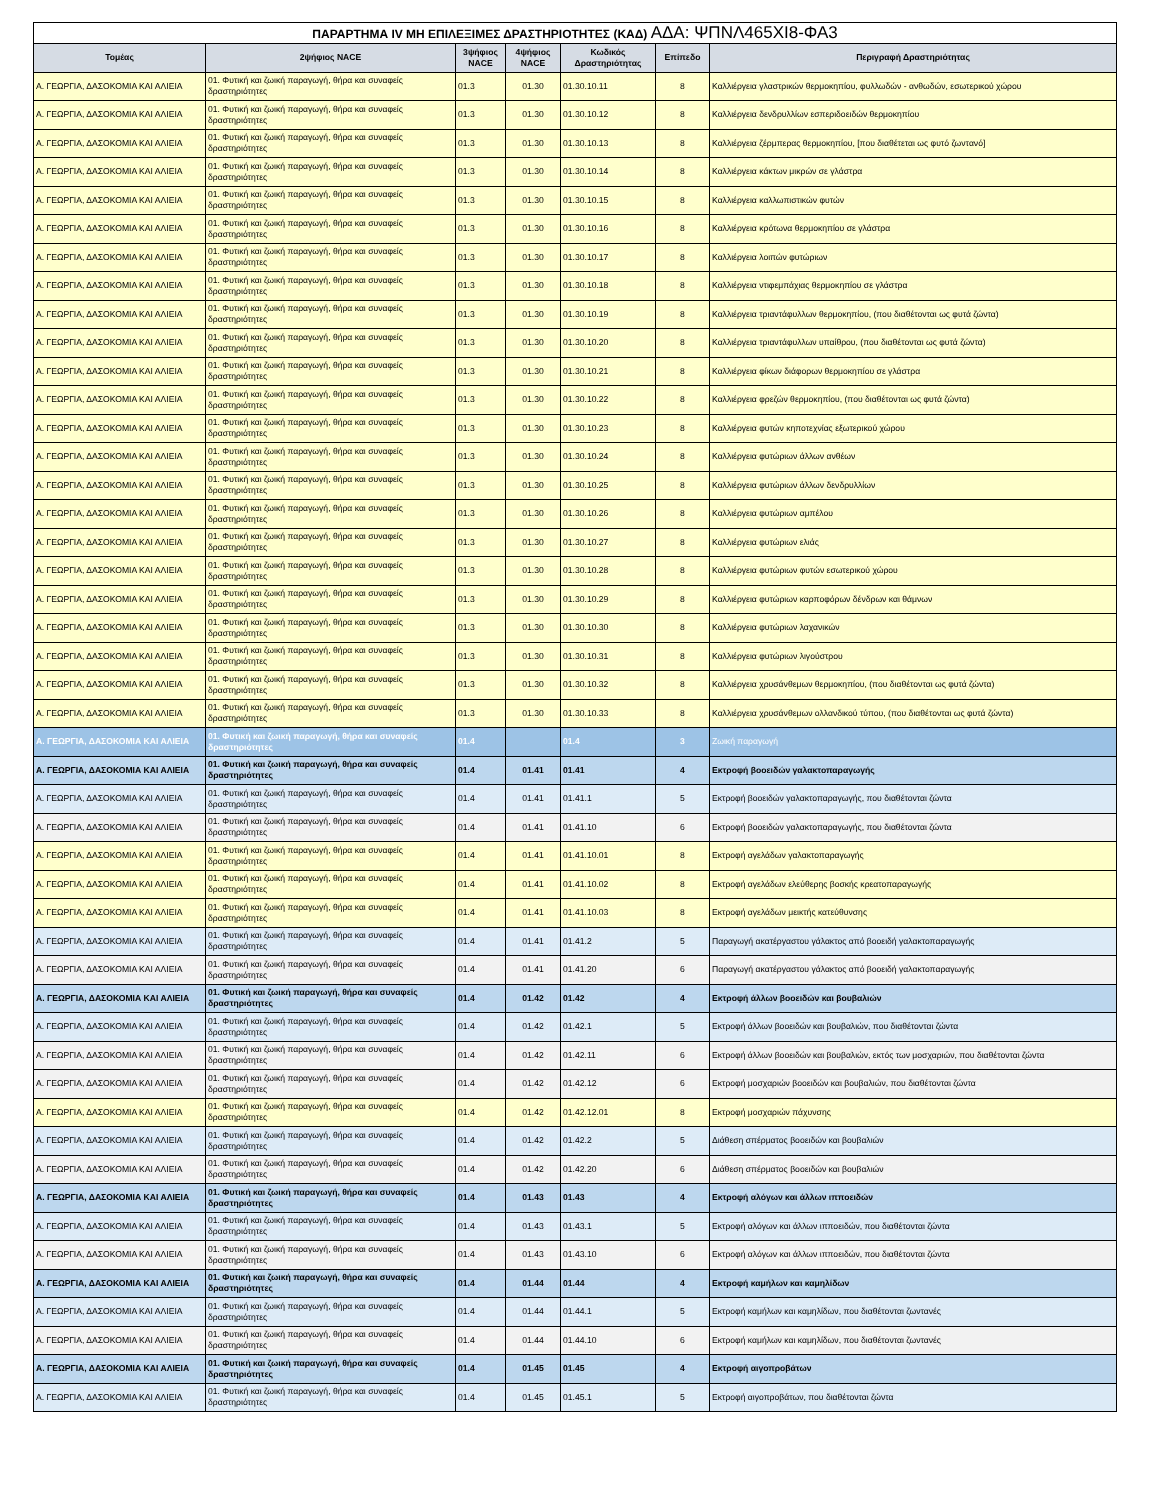| ΠΑΡΑΡΤΗΜΑ IV ΜΗ ΕΠΙΛΕΞΙΜΕΣ ΔΡΑΣΤΗΡΙΟΤΗΤΕΣ (ΚΑΔ) ΑΔΑ: ΨΠΝΛ465ΧΙ8-ΦΑ3 | | | | | | |
| Τομέας | 2ψήφιος NACE | 3ψήφιος NACE | 4ψήφιος NACE | Κωδικός Δραστηριότητας | Επίπεδο | Περιγραφή Δραστηριότητας |
| Α. ΓΕΩΡΓΙΑ, ΔΑΣΟΚΟΜΙΑ ΚΑΙ ΑΛΙΕΙΑ | 01. Φυτική και ζωική παραγωγή, θήρα και συναφείς δραστηριότητες | 01.3 | 01.30 | 01.30.10.11 | 8 | Καλλιέργεια γλαστρικών θερμοκηπίου, φυλλωδών - ανθωδών, εσωτερικού χώρου |
| Α. ΓΕΩΡΓΙΑ, ΔΑΣΟΚΟΜΙΑ ΚΑΙ ΑΛΙΕΙΑ | 01. Φυτική και ζωική παραγωγή, θήρα και συναφείς δραστηριότητες | 01.3 | 01.30 | 01.30.10.12 | 8 | Καλλιέργεια δενδρυλλίων εσπεριδοειδών θερμοκηπίου |
| Α. ΓΕΩΡΓΙΑ, ΔΑΣΟΚΟΜΙΑ ΚΑΙ ΑΛΙΕΙΑ | 01. Φυτική και ζωική παραγωγή, θήρα και συναφείς δραστηριότητες | 01.3 | 01.30 | 01.30.10.13 | 8 | Καλλιέργεια ζέρμπερας θερμοκηπίου, [που διαθέτεται ως φυτό ζωντανό] |
| Α. ΓΕΩΡΓΙΑ, ΔΑΣΟΚΟΜΙΑ ΚΑΙ ΑΛΙΕΙΑ | 01. Φυτική και ζωική παραγωγή, θήρα και συναφείς δραστηριότητες | 01.3 | 01.30 | 01.30.10.14 | 8 | Καλλιέργεια κάκτων μικρών σε γλάστρα |
| Α. ΓΕΩΡΓΙΑ, ΔΑΣΟΚΟΜΙΑ ΚΑΙ ΑΛΙΕΙΑ | 01. Φυτική και ζωική παραγωγή, θήρα και συναφείς δραστηριότητες | 01.3 | 01.30 | 01.30.10.15 | 8 | Καλλιέργεια καλλωπιστικών φυτών |
| Α. ΓΕΩΡΓΙΑ, ΔΑΣΟΚΟΜΙΑ ΚΑΙ ΑΛΙΕΙΑ | 01. Φυτική και ζωική παραγωγή, θήρα και συναφείς δραστηριότητες | 01.3 | 01.30 | 01.30.10.16 | 8 | Καλλιέργεια κρότωνα θερμοκηπίου σε γλάστρα |
| Α. ΓΕΩΡΓΙΑ, ΔΑΣΟΚΟΜΙΑ ΚΑΙ ΑΛΙΕΙΑ | 01. Φυτική και ζωική παραγωγή, θήρα και συναφείς δραστηριότητες | 01.3 | 01.30 | 01.30.10.17 | 8 | Καλλιέργεια λοιπών φυτώριων |
| Α. ΓΕΩΡΓΙΑ, ΔΑΣΟΚΟΜΙΑ ΚΑΙ ΑΛΙΕΙΑ | 01. Φυτική και ζωική παραγωγή, θήρα και συναφείς δραστηριότητες | 01.3 | 01.30 | 01.30.10.18 | 8 | Καλλιέργεια ντιφεμπάχιας θερμοκηπίου σε γλάστρα |
| Α. ΓΕΩΡΓΙΑ, ΔΑΣΟΚΟΜΙΑ ΚΑΙ ΑΛΙΕΙΑ | 01. Φυτική και ζωική παραγωγή, θήρα και συναφείς δραστηριότητες | 01.3 | 01.30 | 01.30.10.19 | 8 | Καλλιέργεια τριαντάφυλλων θερμοκηπίου, (που διαθέτονται ως φυτά ζώντα) |
| Α. ΓΕΩΡΓΙΑ, ΔΑΣΟΚΟΜΙΑ ΚΑΙ ΑΛΙΕΙΑ | 01. Φυτική και ζωική παραγωγή, θήρα και συναφείς δραστηριότητες | 01.3 | 01.30 | 01.30.10.20 | 8 | Καλλιέργεια τριαντάφυλλων υπαίθρου, (που διαθέτονται ως φυτά ζώντα) |
| Α. ΓΕΩΡΓΙΑ, ΔΑΣΟΚΟΜΙΑ ΚΑΙ ΑΛΙΕΙΑ | 01. Φυτική και ζωική παραγωγή, θήρα και συναφείς δραστηριότητες | 01.3 | 01.30 | 01.30.10.21 | 8 | Καλλιέργεια φίκων διάφορων θερμοκηπίου σε γλάστρα |
| Α. ΓΕΩΡΓΙΑ, ΔΑΣΟΚΟΜΙΑ ΚΑΙ ΑΛΙΕΙΑ | 01. Φυτική και ζωική παραγωγή, θήρα και συναφείς δραστηριότητες | 01.3 | 01.30 | 01.30.10.22 | 8 | Καλλιέργεια φρεζών θερμοκηπίου, (που διαθέτονται ως φυτά ζώντα) |
| Α. ΓΕΩΡΓΙΑ, ΔΑΣΟΚΟΜΙΑ ΚΑΙ ΑΛΙΕΙΑ | 01. Φυτική και ζωική παραγωγή, θήρα και συναφείς δραστηριότητες | 01.3 | 01.30 | 01.30.10.23 | 8 | Καλλιέργεια φυτών κηποτεχνίας εξωτερικού χώρου |
| Α. ΓΕΩΡΓΙΑ, ΔΑΣΟΚΟΜΙΑ ΚΑΙ ΑΛΙΕΙΑ | 01. Φυτική και ζωική παραγωγή, θήρα και συναφείς δραστηριότητες | 01.3 | 01.30 | 01.30.10.24 | 8 | Καλλιέργεια φυτώριων άλλων ανθέων |
| Α. ΓΕΩΡΓΙΑ, ΔΑΣΟΚΟΜΙΑ ΚΑΙ ΑΛΙΕΙΑ | 01. Φυτική και ζωική παραγωγή, θήρα και συναφείς δραστηριότητες | 01.3 | 01.30 | 01.30.10.25 | 8 | Καλλιέργεια φυτώριων άλλων δενδρυλλίων |
| Α. ΓΕΩΡΓΙΑ, ΔΑΣΟΚΟΜΙΑ ΚΑΙ ΑΛΙΕΙΑ | 01. Φυτική και ζωική παραγωγή, θήρα και συναφείς δραστηριότητες | 01.3 | 01.30 | 01.30.10.26 | 8 | Καλλιέργεια φυτώριων αμπέλου |
| Α. ΓΕΩΡΓΙΑ, ΔΑΣΟΚΟΜΙΑ ΚΑΙ ΑΛΙΕΙΑ | 01. Φυτική και ζωική παραγωγή, θήρα και συναφείς δραστηριότητες | 01.3 | 01.30 | 01.30.10.27 | 8 | Καλλιέργεια φυτώριων ελιάς |
| Α. ΓΕΩΡΓΙΑ, ΔΑΣΟΚΟΜΙΑ ΚΑΙ ΑΛΙΕΙΑ | 01. Φυτική και ζωική παραγωγή, θήρα και συναφείς δραστηριότητες | 01.3 | 01.30 | 01.30.10.28 | 8 | Καλλιέργεια φυτώριων φυτών εσωτερικού χώρου |
| Α. ΓΕΩΡΓΙΑ, ΔΑΣΟΚΟΜΙΑ ΚΑΙ ΑΛΙΕΙΑ | 01. Φυτική και ζωική παραγωγή, θήρα και συναφείς δραστηριότητες | 01.3 | 01.30 | 01.30.10.29 | 8 | Καλλιέργεια φυτώριων καρποφόρων δένδρων και θάμνων |
| Α. ΓΕΩΡΓΙΑ, ΔΑΣΟΚΟΜΙΑ ΚΑΙ ΑΛΙΕΙΑ | 01. Φυτική και ζωική παραγωγή, θήρα και συναφείς δραστηριότητες | 01.3 | 01.30 | 01.30.10.30 | 8 | Καλλιέργεια φυτώριων λαχανικών |
| Α. ΓΕΩΡΓΙΑ, ΔΑΣΟΚΟΜΙΑ ΚΑΙ ΑΛΙΕΙΑ | 01. Φυτική και ζωική παραγωγή, θήρα και συναφείς δραστηριότητες | 01.3 | 01.30 | 01.30.10.31 | 8 | Καλλιέργεια φυτώριων λιγούστρου |
| Α. ΓΕΩΡΓΙΑ, ΔΑΣΟΚΟΜΙΑ ΚΑΙ ΑΛΙΕΙΑ | 01. Φυτική και ζωική παραγωγή, θήρα και συναφείς δραστηριότητες | 01.3 | 01.30 | 01.30.10.32 | 8 | Καλλιέργεια χρυσάνθεμων θερμοκηπίου, (που διαθέτονται ως φυτά ζώντα) |
| Α. ΓΕΩΡΓΙΑ, ΔΑΣΟΚΟΜΙΑ ΚΑΙ ΑΛΙΕΙΑ | 01. Φυτική και ζωική παραγωγή, θήρα και συναφείς δραστηριότητες | 01.3 | 01.30 | 01.30.10.33 | 8 | Καλλιέργεια χρυσάνθεμων ολλανδικού τύπου, (που διαθέτονται ως φυτά ζώντα) |
| Α. ΓΕΩΡΓΙΑ, ΔΑΣΟΚΟΜΙΑ ΚΑΙ ΑΛΙΕΙΑ | 01. Φυτική και ζωική παραγωγή, θήρα και συναφείς δραστηριότητες | 01.4 | | 01.4 | 3 | Ζωική παραγωγή |
| Α. ΓΕΩΡΓΙΑ, ΔΑΣΟΚΟΜΙΑ ΚΑΙ ΑΛΙΕΙΑ | 01. Φυτική και ζωική παραγωγή, θήρα και συναφείς δραστηριότητες | 01.4 | 01.41 | 01.41 | 4 | Εκτροφή βοοειδών γαλακτοπαραγωγής |
| Α. ΓΕΩΡΓΙΑ, ΔΑΣΟΚΟΜΙΑ ΚΑΙ ΑΛΙΕΙΑ | 01. Φυτική και ζωική παραγωγή, θήρα και συναφείς δραστηριότητες | 01.4 | 01.41 | 01.41.1 | 5 | Εκτροφή βοοειδών γαλακτοπαραγωγής, που διαθέτονται ζώντα |
| Α. ΓΕΩΡΓΙΑ, ΔΑΣΟΚΟΜΙΑ ΚΑΙ ΑΛΙΕΙΑ | 01. Φυτική και ζωική παραγωγή, θήρα και συναφείς δραστηριότητες | 01.4 | 01.41 | 01.41.10 | 6 | Εκτροφή βοοειδών γαλακτοπαραγωγής, που διαθέτονται ζώντα |
| Α. ΓΕΩΡΓΙΑ, ΔΑΣΟΚΟΜΙΑ ΚΑΙ ΑΛΙΕΙΑ | 01. Φυτική και ζωική παραγωγή, θήρα και συναφείς δραστηριότητες | 01.4 | 01.41 | 01.41.10.01 | 8 | Εκτροφή αγελάδων γαλακτοπαραγωγής |
| Α. ΓΕΩΡΓΙΑ, ΔΑΣΟΚΟΜΙΑ ΚΑΙ ΑΛΙΕΙΑ | 01. Φυτική και ζωική παραγωγή, θήρα και συναφείς δραστηριότητες | 01.4 | 01.41 | 01.41.10.02 | 8 | Εκτροφή αγελάδων ελεύθερης βοσκής κρεατοπαραγωγής |
| Α. ΓΕΩΡΓΙΑ, ΔΑΣΟΚΟΜΙΑ ΚΑΙ ΑΛΙΕΙΑ | 01. Φυτική και ζωική παραγωγή, θήρα και συναφείς δραστηριότητες | 01.4 | 01.41 | 01.41.10.03 | 8 | Εκτροφή αγελάδων μεικτής κατεύθυνσης |
| Α. ΓΕΩΡΓΙΑ, ΔΑΣΟΚΟΜΙΑ ΚΑΙ ΑΛΙΕΙΑ | 01. Φυτική και ζωική παραγωγή, θήρα και συναφείς δραστηριότητες | 01.4 | 01.41 | 01.41.2 | 5 | Παραγωγή ακατέργαστου γάλακτος από βοοειδή γαλακτοπαραγωγής |
| Α. ΓΕΩΡΓΙΑ, ΔΑΣΟΚΟΜΙΑ ΚΑΙ ΑΛΙΕΙΑ | 01. Φυτική και ζωική παραγωγή, θήρα και συναφείς δραστηριότητες | 01.4 | 01.41 | 01.41.20 | 6 | Παραγωγή ακατέργαστου γάλακτος από βοοειδή γαλακτοπαραγωγής |
| Α. ΓΕΩΡΓΙΑ, ΔΑΣΟΚΟΜΙΑ ΚΑΙ ΑΛΙΕΙΑ | 01. Φυτική και ζωική παραγωγή, θήρα και συναφείς δραστηριότητες | 01.4 | 01.42 | 01.42 | 4 | Εκτροφή άλλων βοοειδών και βουβαλιών |
| Α. ΓΕΩΡΓΙΑ, ΔΑΣΟΚΟΜΙΑ ΚΑΙ ΑΛΙΕΙΑ | 01. Φυτική και ζωική παραγωγή, θήρα και συναφείς δραστηριότητες | 01.4 | 01.42 | 01.42.1 | 5 | Εκτροφή άλλων βοοειδών και βουβαλιών, που διαθέτονται ζώντα |
| Α. ΓΕΩΡΓΙΑ, ΔΑΣΟΚΟΜΙΑ ΚΑΙ ΑΛΙΕΙΑ | 01. Φυτική και ζωική παραγωγή, θήρα και συναφείς δραστηριότητες | 01.4 | 01.42 | 01.42.11 | 6 | Εκτροφή άλλων βοοειδών και βουβαλιών, εκτός των μοσχαριών, που διαθέτονται ζώντα |
| Α. ΓΕΩΡΓΙΑ, ΔΑΣΟΚΟΜΙΑ ΚΑΙ ΑΛΙΕΙΑ | 01. Φυτική και ζωική παραγωγή, θήρα και συναφείς δραστηριότητες | 01.4 | 01.42 | 01.42.12 | 6 | Εκτροφή μοσχαριών βοοειδών και βουβαλιών, που διαθέτονται ζώντα |
| Α. ΓΕΩΡΓΙΑ, ΔΑΣΟΚΟΜΙΑ ΚΑΙ ΑΛΙΕΙΑ | 01. Φυτική και ζωική παραγωγή, θήρα και συναφείς δραστηριότητες | 01.4 | 01.42 | 01.42.12.01 | 8 | Εκτροφή μοσχαριών πάχυνσης |
| Α. ΓΕΩΡΓΙΑ, ΔΑΣΟΚΟΜΙΑ ΚΑΙ ΑΛΙΕΙΑ | 01. Φυτική και ζωική παραγωγή, θήρα και συναφείς δραστηριότητες | 01.4 | 01.42 | 01.42.2 | 5 | Διάθεση σπέρματος βοοειδών και βουβαλιών |
| Α. ΓΕΩΡΓΙΑ, ΔΑΣΟΚΟΜΙΑ ΚΑΙ ΑΛΙΕΙΑ | 01. Φυτική και ζωική παραγωγή, θήρα και συναφείς δραστηριότητες | 01.4 | 01.42 | 01.42.20 | 6 | Διάθεση σπέρματος βοοειδών και βουβαλιών |
| Α. ΓΕΩΡΓΙΑ, ΔΑΣΟΚΟΜΙΑ ΚΑΙ ΑΛΙΕΙΑ | 01. Φυτική και ζωική παραγωγή, θήρα και συναφείς δραστηριότητες | 01.4 | 01.43 | 01.43 | 4 | Εκτροφή αλόγων και άλλων ιπποειδών |
| Α. ΓΕΩΡΓΙΑ, ΔΑΣΟΚΟΜΙΑ ΚΑΙ ΑΛΙΕΙΑ | 01. Φυτική και ζωική παραγωγή, θήρα και συναφείς δραστηριότητες | 01.4 | 01.43 | 01.43.1 | 5 | Εκτροφή αλόγων και άλλων ιπποειδών, που διαθέτονται ζώντα |
| Α. ΓΕΩΡΓΙΑ, ΔΑΣΟΚΟΜΙΑ ΚΑΙ ΑΛΙΕΙΑ | 01. Φυτική και ζωική παραγωγή, θήρα και συναφείς δραστηριότητες | 01.4 | 01.43 | 01.43.10 | 6 | Εκτροφή αλόγων και άλλων ιπποειδών, που διαθέτονται ζώντα |
| Α. ΓΕΩΡΓΙΑ, ΔΑΣΟΚΟΜΙΑ ΚΑΙ ΑΛΙΕΙΑ | 01. Φυτική και ζωική παραγωγή, θήρα και συναφείς δραστηριότητες | 01.4 | 01.44 | 01.44 | 4 | Εκτροφή καμήλων και καμηλίδων |
| Α. ΓΕΩΡΓΙΑ, ΔΑΣΟΚΟΜΙΑ ΚΑΙ ΑΛΙΕΙΑ | 01. Φυτική και ζωική παραγωγή, θήρα και συναφείς δραστηριότητες | 01.4 | 01.44 | 01.44.1 | 5 | Εκτροφή καμήλων και καμηλίδων, που διαθέτονται ζωντανές |
| Α. ΓΕΩΡΓΙΑ, ΔΑΣΟΚΟΜΙΑ ΚΑΙ ΑΛΙΕΙΑ | 01. Φυτική και ζωική παραγωγή, θήρα και συναφείς δραστηριότητες | 01.4 | 01.44 | 01.44.10 | 6 | Εκτροφή καμήλων και καμηλίδων, που διαθέτονται ζωντανές |
| Α. ΓΕΩΡΓΙΑ, ΔΑΣΟΚΟΜΙΑ ΚΑΙ ΑΛΙΕΙΑ | 01. Φυτική και ζωική παραγωγή, θήρα και συναφείς δραστηριότητες | 01.4 | 01.45 | 01.45 | 4 | Εκτροφή αιγοπροβάτων |
| Α. ΓΕΩΡΓΙΑ, ΔΑΣΟΚΟΜΙΑ ΚΑΙ ΑΛΙΕΙΑ | 01. Φυτική και ζωική παραγωγή, θήρα και συναφείς δραστηριότητες | 01.4 | 01.45 | 01.45.1 | 5 | Εκτροφή αιγοπροβάτων, που διαθέτονται ζώντα |